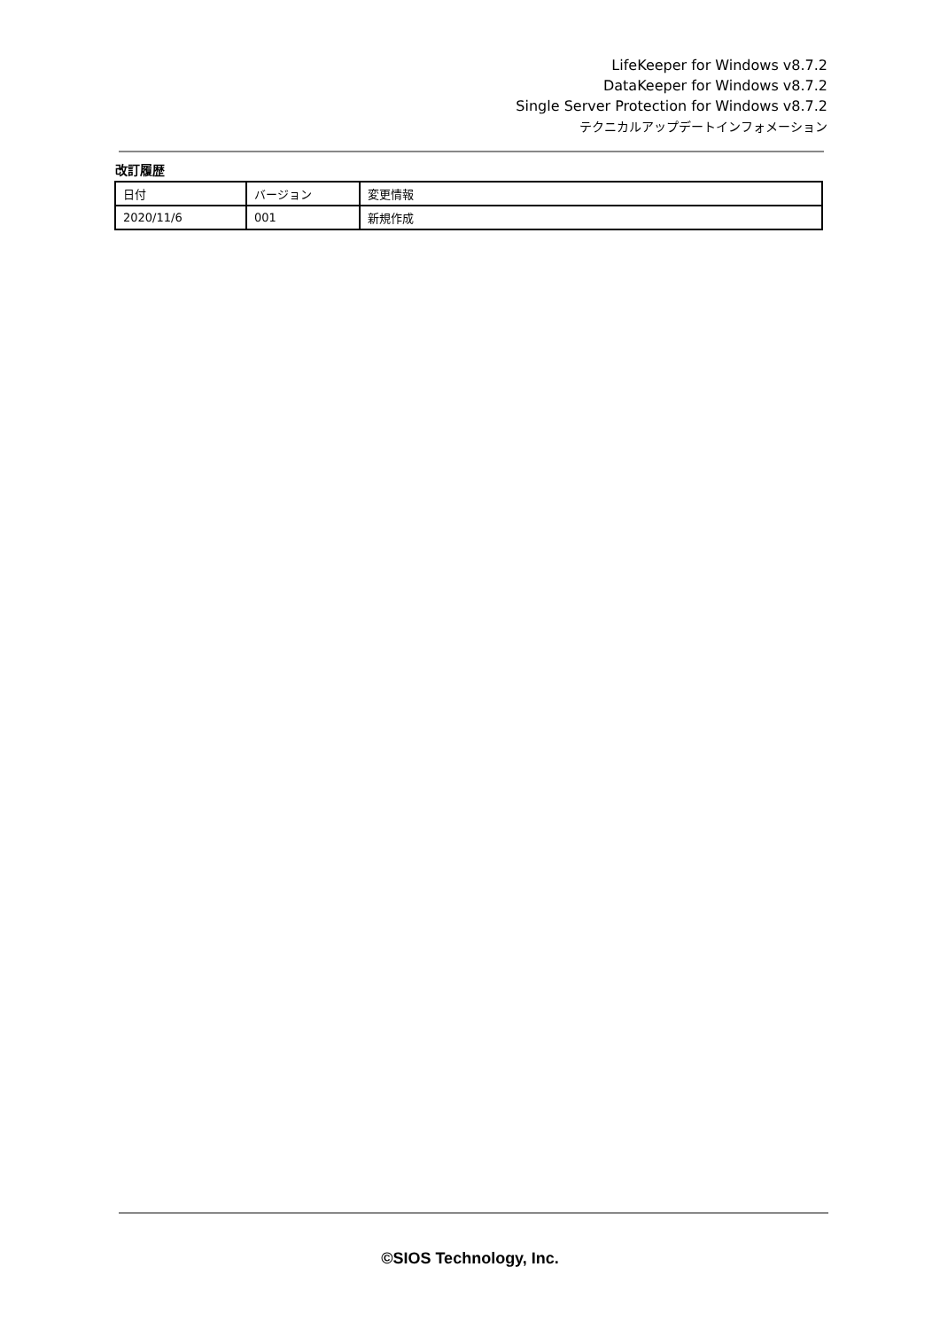LifeKeeper for Windows v8.7.2
DataKeeper for Windows v8.7.2
Single Server Protection for Windows v8.7.2
テクニカルアップデートインフォメーション
改訂履歴
| 日付 | バージョン | 変更情報 |
| --- | --- | --- |
| 2020/11/6 | 001 | 新規作成 |
©SIOS Technology, Inc.